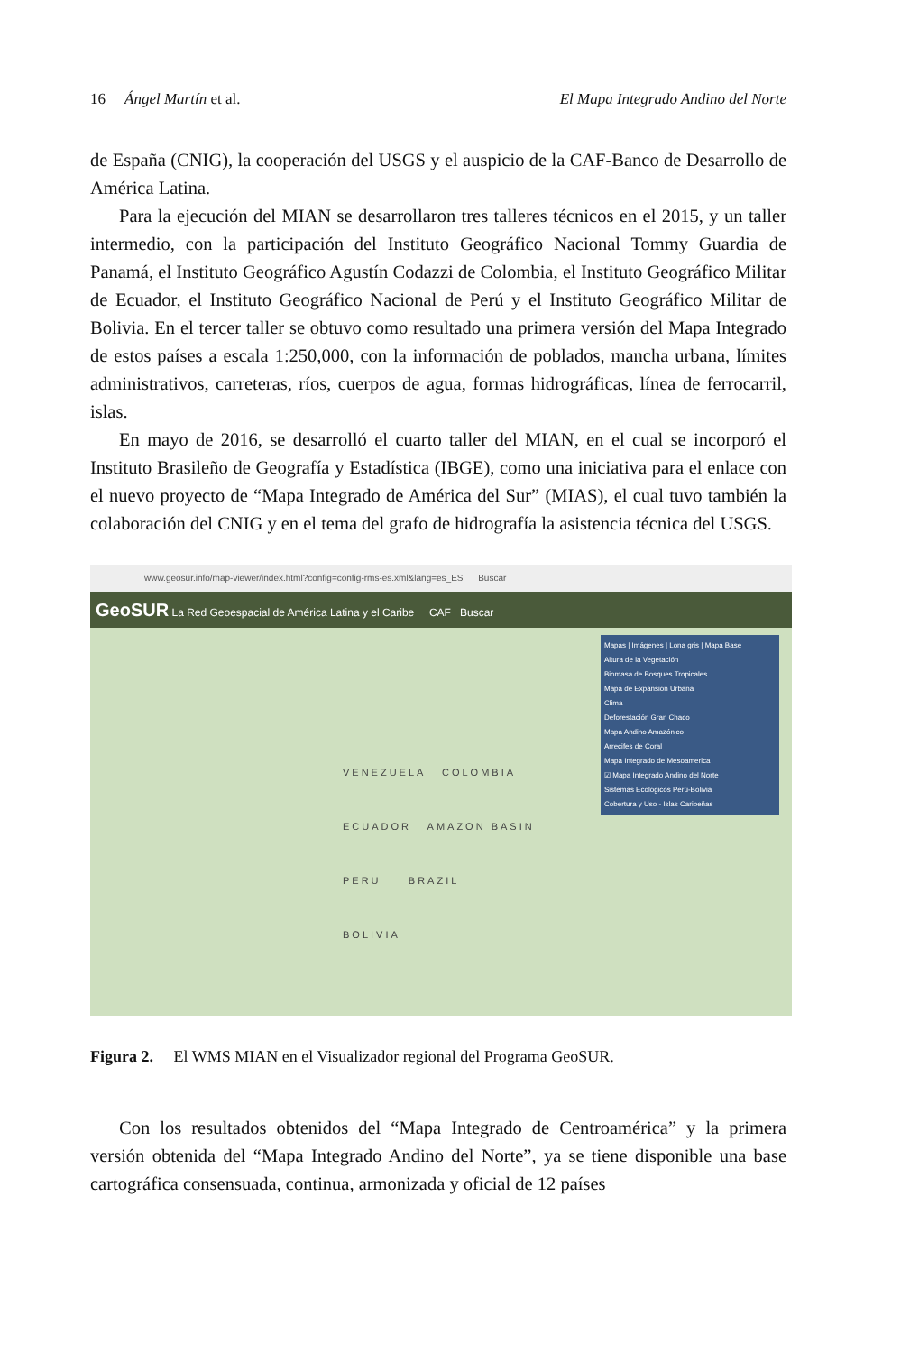16 Ángel Martín et al. El Mapa Integrado Andino del Norte
de España (CNIG), la cooperación del USGS y el auspicio de la CAF-Banco de Desarrollo de América Latina.
Para la ejecución del MIAN se desarrollaron tres talleres técnicos en el 2015, y un taller intermedio, con la participación del Instituto Geográfico Nacional Tommy Guardia de Panamá, el Instituto Geográfico Agustín Codazzi de Colombia, el Instituto Geográfico Militar de Ecuador, el Instituto Geográfico Nacional de Perú y el Instituto Geográfico Militar de Bolivia. En el tercer taller se obtuvo como resultado una primera versión del Mapa Integrado de estos países a escala 1:250,000, con la información de poblados, mancha urbana, límites administrativos, carreteras, ríos, cuerpos de agua, formas hidrográficas, línea de ferrocarril, islas.
En mayo de 2016, se desarrolló el cuarto taller del MIAN, en el cual se incorporó el Instituto Brasileño de Geografía y Estadística (IBGE), como una iniciativa para el enlace con el nuevo proyecto de “Mapa Integrado de América del Sur” (MIAS), el cual tuvo también la colaboración del CNIG y en el tema del grafo de hidrografía la asistencia técnica del USGS.
www.geosur.info/map-viewer/index.html?config=config-rms-es.xml&lang=es_ES Buscar
GeoSUR La Red Geoespacial de América Latina y el Caribe CAF Buscar
Mapas | Imágenes | Lona gris | Mapa Base
Altura de la Vegetación
Biomasa de Bosques Tropicales
Mapa de Expansión Urbana
Clima
Deforestación Gran Chaco
Mapa Andino Amazónico
Arrecifes de Coral
Mapa Integrado de Mesoamerica
☑ Mapa Integrado Andino del Norte
Sistemas Ecológicos Perú-Bolivia
Cobertura y Uso - Islas Caribeñas
VENEZUELA COLOMBIA
ECUADOR AMAZON BASIN
PERU BRAZIL
BOLIVIA
Figura 2. El WMS MIAN en el Visualizador regional del Programa GeoSUR.
Con los resultados obtenidos del “Mapa Integrado de Centroamérica” y la primera versión obtenida del “Mapa Integrado Andino del Norte”, ya se tiene disponible una base cartográfica consensuada, continua, armonizada y oficial de 12 países